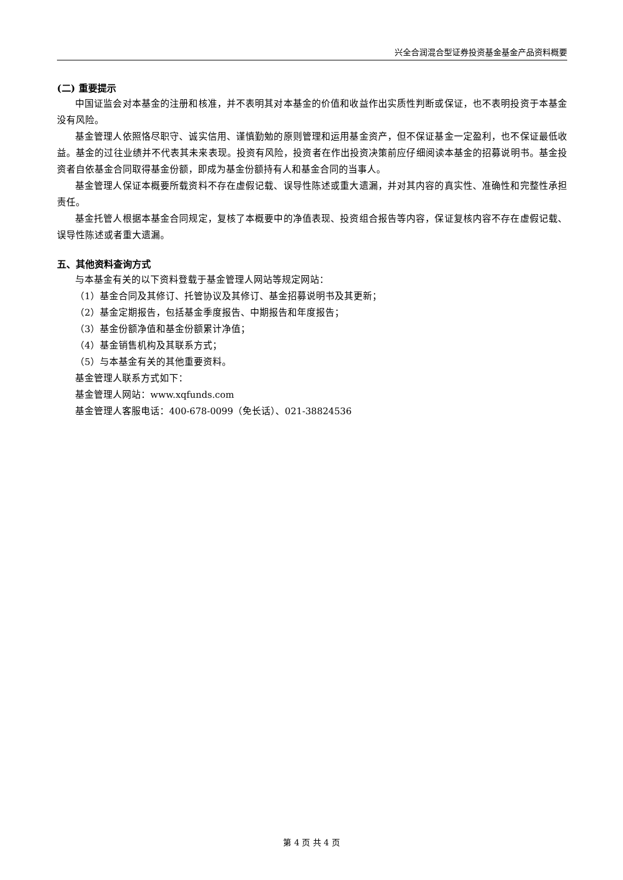兴全合润混合型证券投资基金基金产品资料概要
(二) 重要提示
中国证监会对本基金的注册和核准，并不表明其对本基金的价值和收益作出实质性判断或保证，也不表明投资于本基金没有风险。
基金管理人依照恪尽职守、诚实信用、谨慎勤勉的原则管理和运用基金资产，但不保证基金一定盈利，也不保证最低收益。基金的过往业绩并不代表其未来表现。投资有风险，投资者在作出投资决策前应仔细阅读本基金的招募说明书。基金投资者自依基金合同取得基金份额，即成为基金份额持有人和基金合同的当事人。
基金管理人保证本概要所载资料不存在虚假记载、误导性陈述或重大遗漏，并对其内容的真实性、准确性和完整性承担责任。
基金托管人根据本基金合同规定，复核了本概要中的净值表现、投资组合报告等内容，保证复核内容不存在虚假记载、误导性陈述或者重大遗漏。
五、其他资料查询方式
与本基金有关的以下资料登载于基金管理人网站等规定网站：
（1）基金合同及其修订、托管协议及其修订、基金招募说明书及其更新；
（2）基金定期报告，包括基金季度报告、中期报告和年度报告；
（3）基金份额净值和基金份额累计净值；
（4）基金销售机构及其联系方式；
（5）与本基金有关的其他重要资料。
基金管理人联系方式如下：
基金管理人网站：www.xqfunds.com
基金管理人客服电话：400-678-0099（免长话）、021-38824536
第 4 页 共 4 页